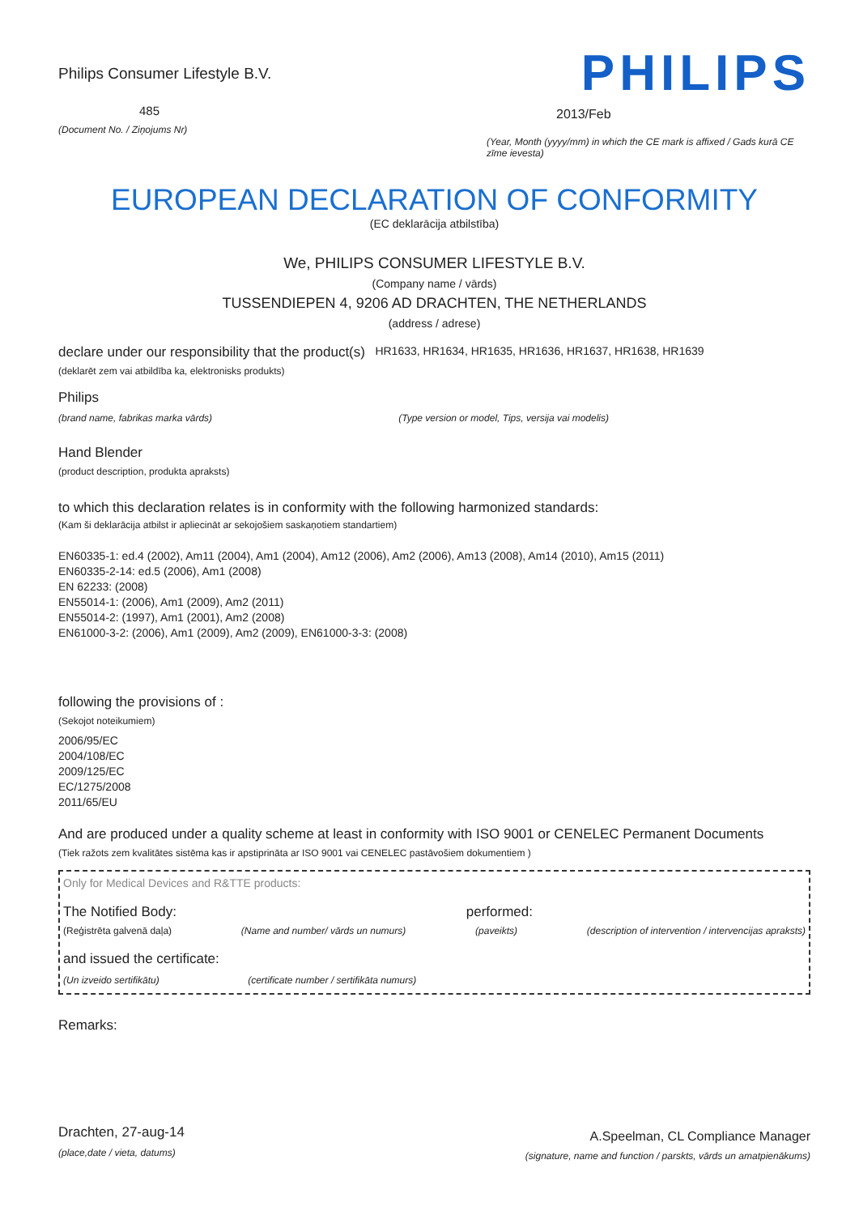Philips Consumer Lifestyle B.V.
485
(Document No. / Ziņojums Nr)
PHILIPS
2013/Feb
(Year, Month (yyyy/mm) in which the CE mark is affixed / Gads kurā CE zīme ievesta)
EUROPEAN DECLARATION OF CONFORMITY
(EC deklarācija atbilstība)
We, PHILIPS CONSUMER LIFESTYLE B.V.
(Company name / vārds)
TUSSENDIEPEN 4, 9206 AD DRACHTEN, THE NETHERLANDS
(address / adrese)
declare under our responsibility that the product(s) HR1633, HR1634, HR1635, HR1636, HR1637, HR1638, HR1639
(deklarēt zem vai atbildība ka, elektronisks produkts)
Philips
(brand name, fabrikas marka vārds) (Type version or model, Tips, versija vai modelis)
Hand Blender
(product description, produkta apraksts)
to which this declaration relates is in conformity with the following harmonized standards:
(Kam ši deklarācija atbilst ir apliecināt ar sekojošiem saskaņotiem standartiem)
EN60335-1: ed.4 (2002), Am11 (2004), Am1 (2004), Am12 (2006), Am2 (2006), Am13 (2008), Am14 (2010), Am15 (2011)
EN60335-2-14: ed.5 (2006), Am1 (2008)
EN 62233: (2008)
EN55014-1: (2006), Am1 (2009), Am2 (2011)
EN55014-2: (1997), Am1 (2001), Am2 (2008)
EN61000-3-2: (2006), Am1 (2009), Am2 (2009), EN61000-3-3: (2008)
following the provisions of :
(Sekojot noteikumiem)
2006/95/EC
2004/108/EC
2009/125/EC
EC/1275/2008
2011/65/EU
And are produced under a quality scheme at least in conformity with ISO 9001 or CENELEC Permanent Documents
(Tiek ražots zem kvalitātes sistēma kas ir apstiprināta ar ISO 9001 vai CENELEC pastāvošiem dokumentiem )
Only for Medical Devices and R&TTE products:
The Notified Body: performed:
(Reģistrēta galvenā daļa) (Name and number/ vārds un numurs) (paveikts) (description of intervention / intervencijas apraksts)
and issued the certificate:
(Un izveido sertifikātu) (certificate number / sertifikāta numurs)
Remarks:
Drachten, 27-aug-14
(place,date / vieta, datums)
A.Speelman, CL Compliance Manager
(signature, name and function / parskts, vārds un amatpienākums)